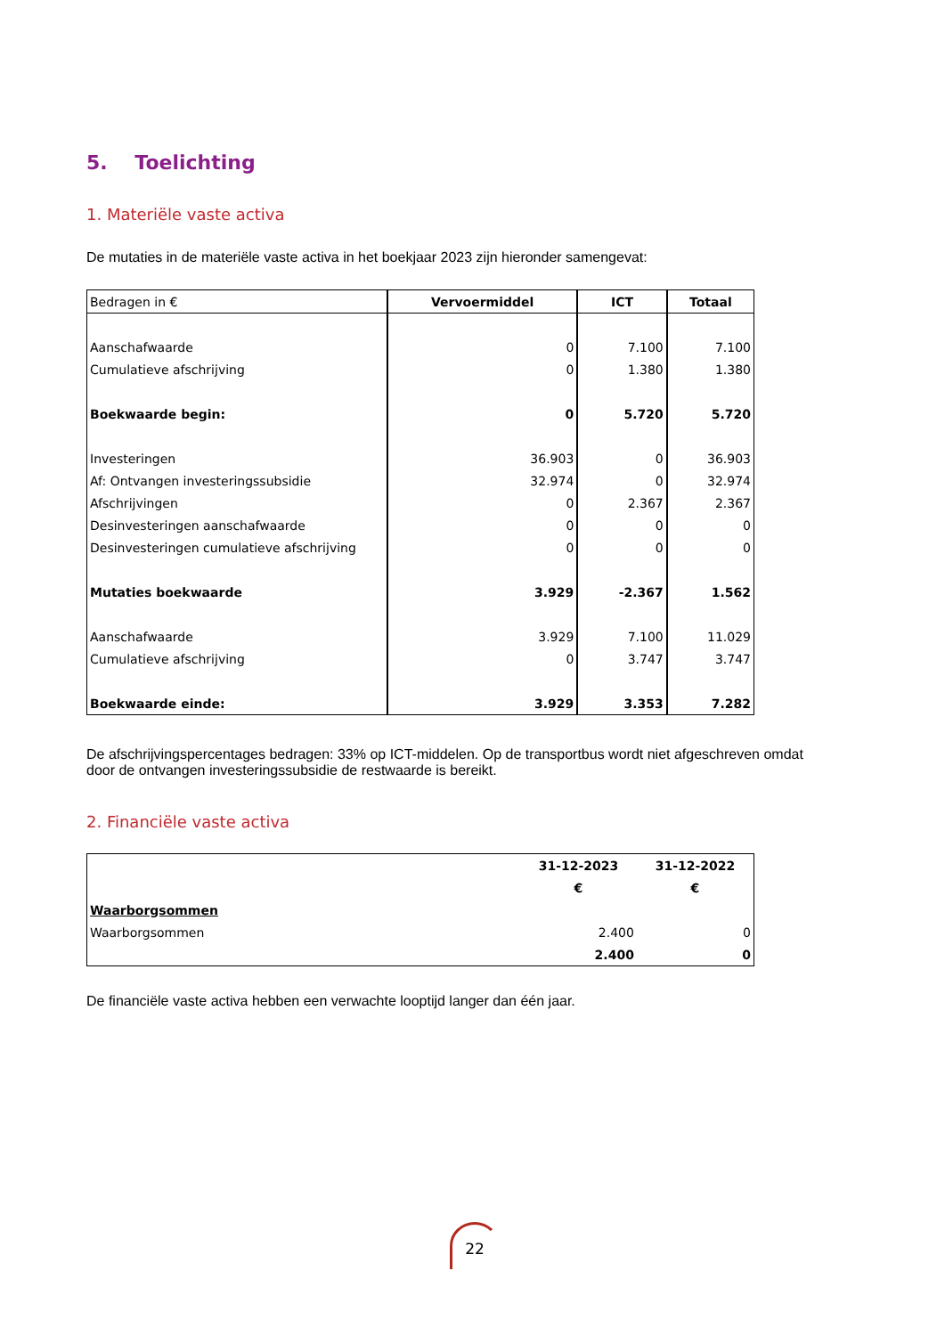5. Toelichting
1. Materiële vaste activa
De mutaties in de materiële vaste activa in het boekjaar 2023 zijn hieronder samengevat:
| Bedragen in € | Vervoermiddel | ICT | Totaal |
| Aanschafwaarde | 0 | 7.100 | 7.100 |
| Cumulatieve afschrijving | 0 | 1.380 | 1.380 |
| Boekwaarde begin: | 0 | 5.720 | 5.720 |
| Investeringen | 36.903 | 0 | 36.903 |
| Af: Ontvangen investeringssubsidie | 32.974 | 0 | 32.974 |
| Afschrijvingen | 0 | 2.367 | 2.367 |
| Desinvesteringen aanschafwaarde | 0 | 0 | 0 |
| Desinvesteringen cumulatieve afschrijving | 0 | 0 | 0 |
| Mutaties boekwaarde | 3.929 | -2.367 | 1.562 |
| Aanschafwaarde | 3.929 | 7.100 | 11.029 |
| Cumulatieve afschrijving | 0 | 3.747 | 3.747 |
| Boekwaarde einde: | 3.929 | 3.353 | 7.282 |
De afschrijvingspercentages bedragen: 33% op ICT-middelen. Op de transportbus wordt niet afgeschreven omdat door de ontvangen investeringssubsidie de restwaarde is bereikt.
2. Financiële vaste activa
| | 31-12-2023 | 31-12-2022 |
| | € | € |
| Waarborgsommen | | |
| Waarborgsommen | 2.400 | 0 |
| | 2.400 | 0 |
De financiële vaste activa hebben een verwachte looptijd langer dan één jaar.
22